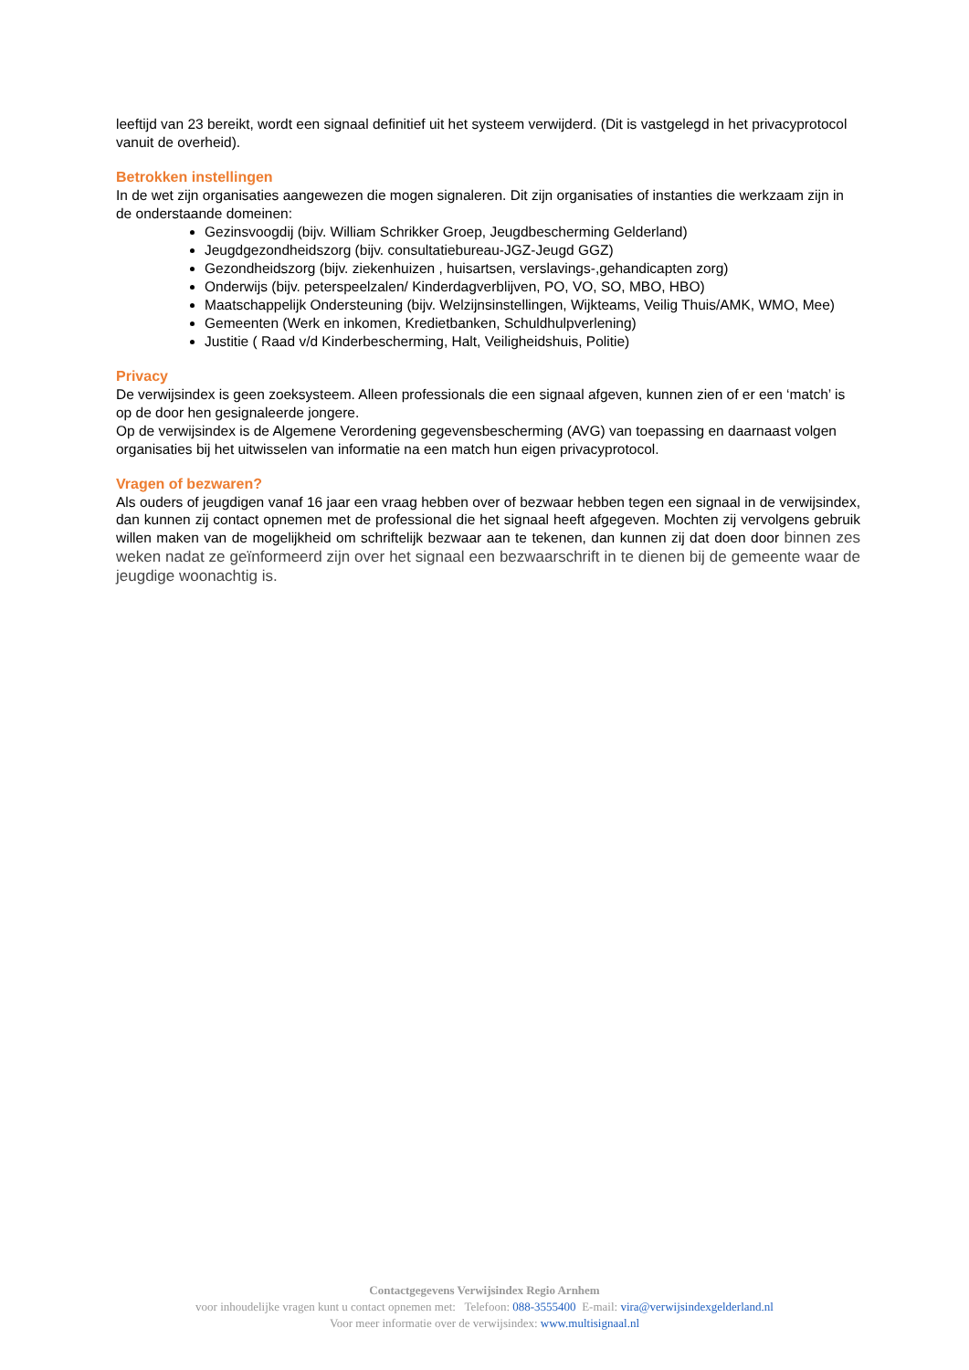leeftijd van 23 bereikt, wordt een signaal definitief uit het systeem verwijderd. (Dit is vastgelegd in het privacyprotocol vanuit de overheid).
Betrokken instellingen
In de wet zijn organisaties aangewezen die mogen signaleren. Dit zijn organisaties of instanties die werkzaam zijn in de onderstaande domeinen:
Gezinsvoogdij (bijv. William Schrikker Groep, Jeugdbescherming Gelderland)
Jeugdgezondheidszorg (bijv. consultatiebureau-JGZ-Jeugd GGZ)
Gezondheidszorg (bijv. ziekenhuizen , huisartsen, verslavings-,gehandicapten zorg)
Onderwijs (bijv. peterspeelzalen/ Kinderdagverblijven, PO, VO, SO, MBO, HBO)
Maatschappelijk Ondersteuning (bijv. Welzijnsinstellingen, Wijkteams, Veilig Thuis/AMK, WMO, Mee)
Gemeenten (Werk en inkomen, Kredietbanken, Schuldhulpverlening)
Justitie ( Raad v/d Kinderbescherming, Halt, Veiligheidshuis, Politie)
Privacy
De verwijsindex is geen zoeksysteem. Alleen professionals die een signaal afgeven, kunnen zien of er een ‘match’ is op de door hen gesignaleerde jongere.
Op de verwijsindex is de Algemene Verordening gegevensbescherming (AVG) van toepassing en daarnaast volgen organisaties bij het uitwisselen van informatie na een match hun eigen privacyprotocol.
Vragen of bezwaren?
Als ouders of jeugdigen vanaf 16 jaar een vraag hebben over of bezwaar hebben tegen een signaal in de verwijsindex, dan kunnen zij contact opnemen met de professional die het signaal heeft afgegeven. Mochten zij vervolgens gebruik willen maken van de mogelijkheid om schriftelijk bezwaar aan te tekenen, dan kunnen zij dat doen door binnen zes weken nadat ze geïnformeerd zijn over het signaal een bezwaarschrift in te dienen bij de gemeente waar de jeugdige woonachtig is.
Contactgegevens Verwijsindex Regio Arnhem
voor inhoudelijke vragen kunt u contact opnemen met: Telefoon: 088-3555400 E-mail: vira@verwijsindexgelderland.nl
Voor meer informatie over de verwijsindex: www.multisignaal.nl